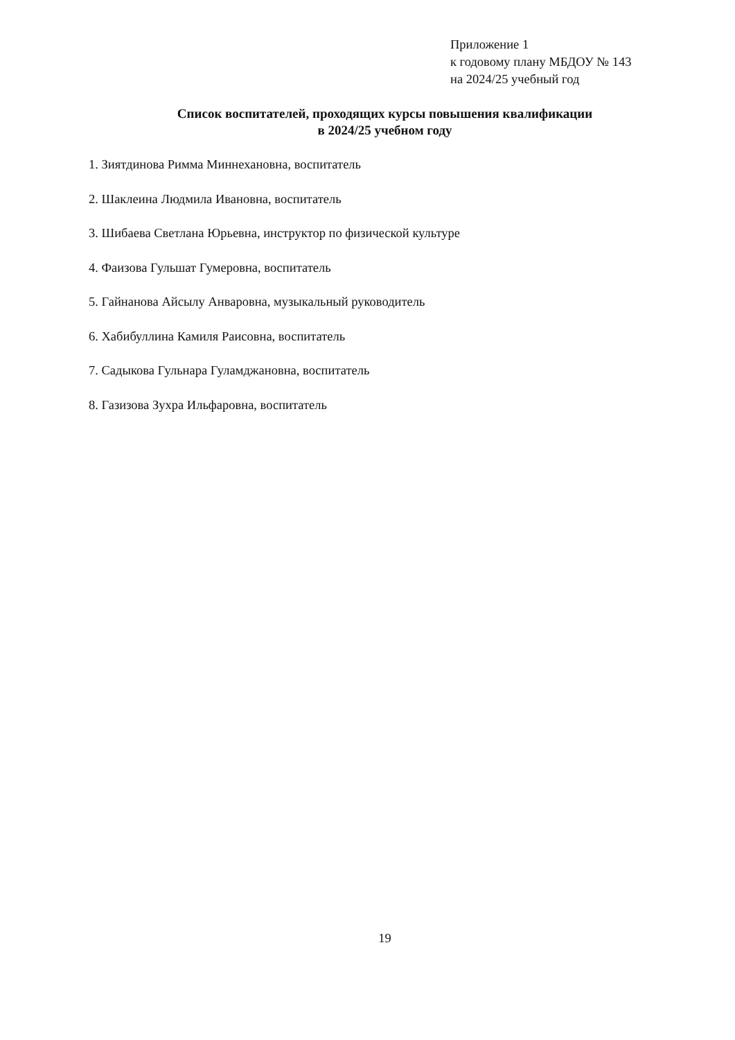Приложение 1
к годовому плану МБДОУ № 143
на 2024/25 учебный год
Список воспитателей, проходящих курсы повышения квалификации
в 2024/25 учебном году
1. Зиятдинова Римма Миннехановна, воспитатель
2. Шаклеина Людмила Ивановна, воспитатель
3. Шибаева Светлана Юрьевна, инструктор по физической культуре
4. Фаизова Гульшат Гумеровна, воспитатель
5. Гайнанова Айсылу Анваровна, музыкальный руководитель
6. Хабибуллина Камиля Раисовна, воспитатель
7. Садыкова Гульнара Гуламджановна, воспитатель
8. Газизова Зухра Ильфаровна, воспитатель
19